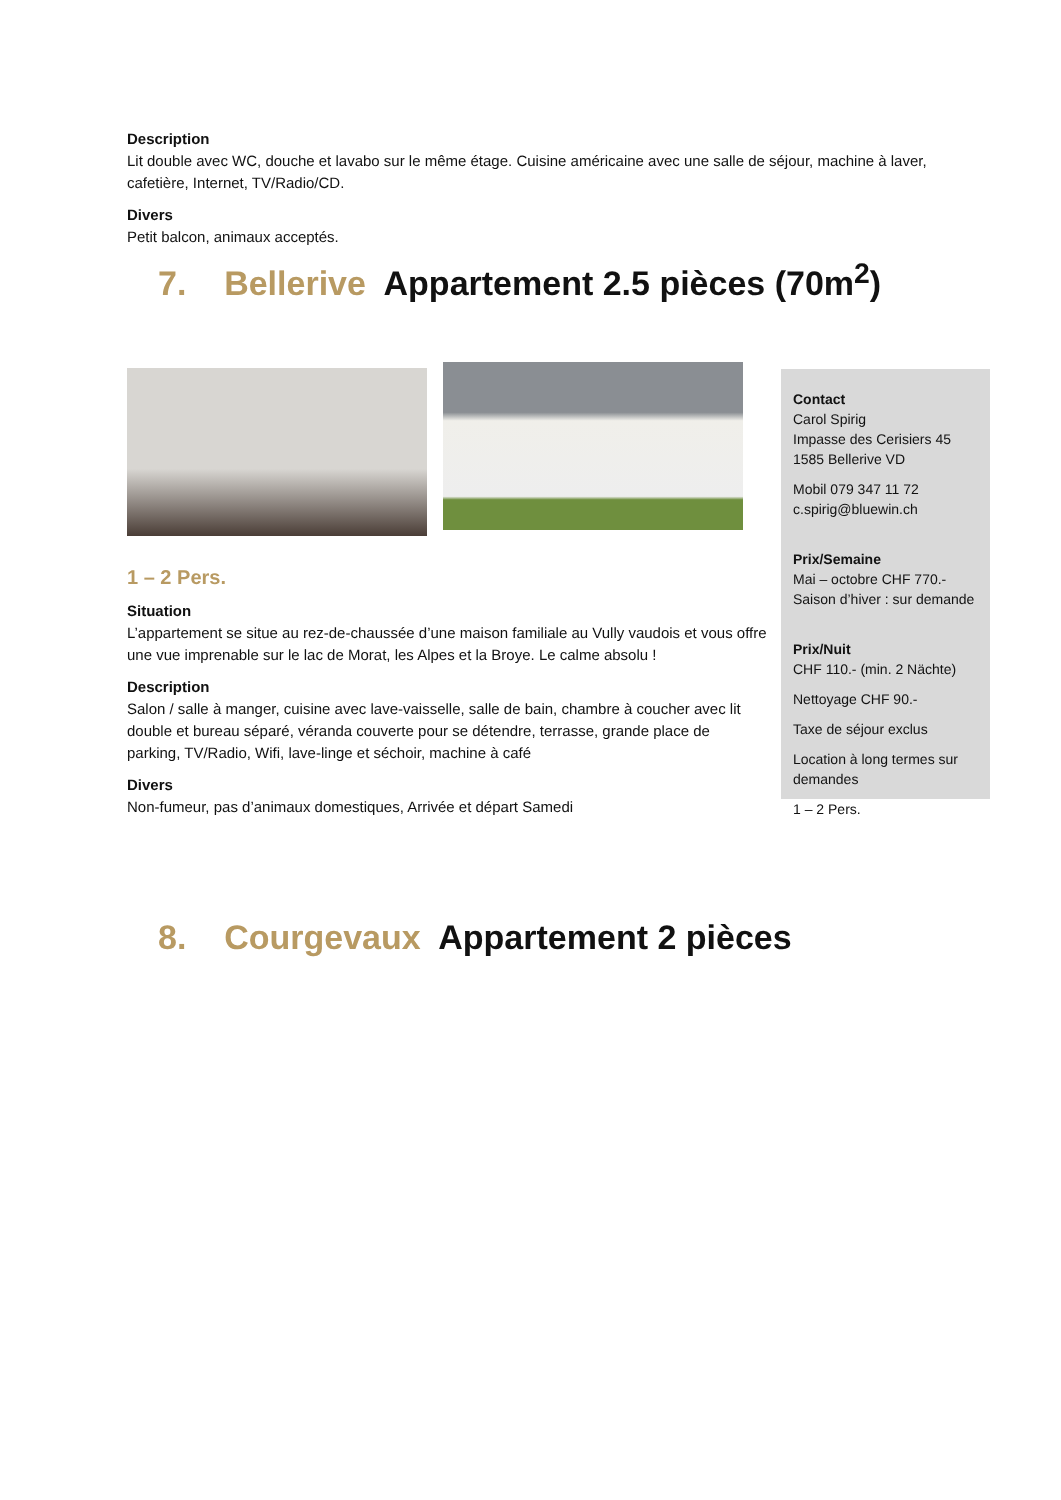Description
Lit double avec WC, douche et lavabo sur le même étage. Cuisine américaine avec une salle de séjour, machine à laver, cafetière, Internet, TV/Radio/CD.
Divers
Petit balcon, animaux acceptés.
7. Bellerive Appartement 2.5 pièces (70m<sup>2</sup>)
Contact
Carol Spirig
Impasse des Cerisiers 45
1585 Bellerive VD
Mobil 079 347 11 72
c.spirig@bluewin.ch
Prix/Semaine
Mai – octobre CHF 770.-
Saison d’hiver : sur demande
Prix/Nuit
CHF 110.- (min. 2 Nächte)
Nettoyage CHF 90.-
Taxe de séjour exclus
Location à long termes sur demandes
1 – 2 Pers.
1 – 2 Pers.
Situation
L’appartement se situe au rez-de-chaussée d’une maison familiale au Vully vaudois et vous offre une vue imprenable sur le lac de Morat, les Alpes et la Broye. Le calme absolu !
Description
Salon / salle à manger, cuisine avec lave-vaisselle, salle de bain, chambre à coucher avec lit double et bureau séparé, véranda couverte pour se détendre, terrasse, grande place de parking, TV/Radio, Wifi, lave-linge et séchoir, machine à café
Divers
Non-fumeur, pas d’animaux domestiques, Arrivée et départ Samedi
8. Courgevaux Appartement 2 pièces